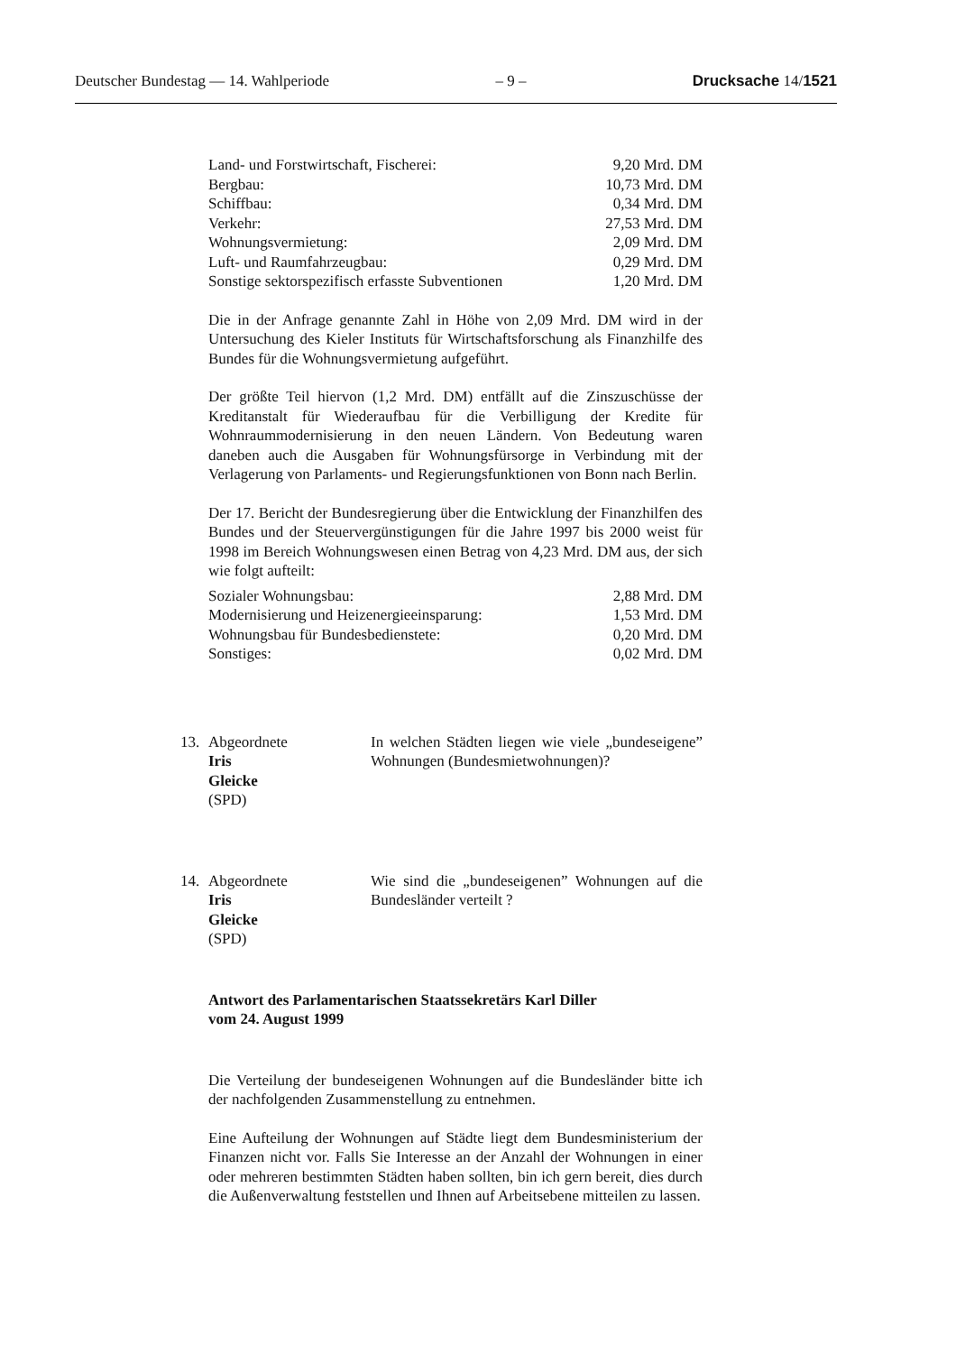Deutscher Bundestag — 14. Wahlperiode – 9 – Drucksache 14/1521
| Land- und Forstwirtschaft, Fischerei: | 9,20 Mrd. DM |
| Bergbau: | 10,73 Mrd. DM |
| Schiffbau: | 0,34 Mrd. DM |
| Verkehr: | 27,53 Mrd. DM |
| Wohnungsvermietung: | 2,09 Mrd. DM |
| Luft- und Raumfahrzeugbau: | 0,29 Mrd. DM |
| Sonstige sektorspezifisch erfasste Subventionen | 1,20 Mrd. DM |
Die in der Anfrage genannte Zahl in Höhe von 2,09 Mrd. DM wird in der Untersuchung des Kieler Instituts für Wirtschaftsforschung als Finanzhilfe des Bundes für die Wohnungsvermietung aufgeführt.
Der größte Teil hiervon (1,2 Mrd. DM) entfällt auf die Zinszuschüsse der Kreditanstalt für Wiederaufbau für die Verbilligung der Kredite für Wohnraummodernisierung in den neuen Ländern. Von Bedeutung waren daneben auch die Ausgaben für Wohnungsfürsorge in Verbindung mit der Verlagerung von Parlaments- und Regierungsfunktionen von Bonn nach Berlin.
Der 17. Bericht der Bundesregierung über die Entwicklung der Finanzhilfen des Bundes und der Steuervergünstigungen für die Jahre 1997 bis 2000 weist für 1998 im Bereich Wohnungswesen einen Betrag von 4,23 Mrd. DM aus, der sich wie folgt aufteilt:
| Sozialer Wohnungsbau: | 2,88 Mrd. DM |
| Modernisierung und Heizenergieeinsparung: | 1,53 Mrd. DM |
| Wohnungsbau für Bundesbedienstete: | 0,20 Mrd. DM |
| Sonstiges: | 0,02 Mrd. DM |
13. Abgeordnete
Iris
Gleicke
(SPD)
In welchen Städten liegen wie viele „bundeseigene” Wohnungen (Bundesmietwohnungen)?
14. Abgeordnete
Iris
Gleicke
(SPD)
Wie sind die „bundeseigenen” Wohnungen auf die Bundesländer verteilt ?
Antwort des Parlamentarischen Staatssekretärs Karl Diller
vom 24. August 1999
Die Verteilung der bundeseigenen Wohnungen auf die Bundesländer bitte ich der nachfolgenden Zusammenstellung zu entnehmen.
Eine Aufteilung der Wohnungen auf Städte liegt dem Bundesministerium der Finanzen nicht vor. Falls Sie Interesse an der Anzahl der Wohnungen in einer oder mehreren bestimmten Städten haben sollten, bin ich gern bereit, dies durch die Außenverwaltung feststellen und Ihnen auf Arbeitsebene mitteilen zu lassen.